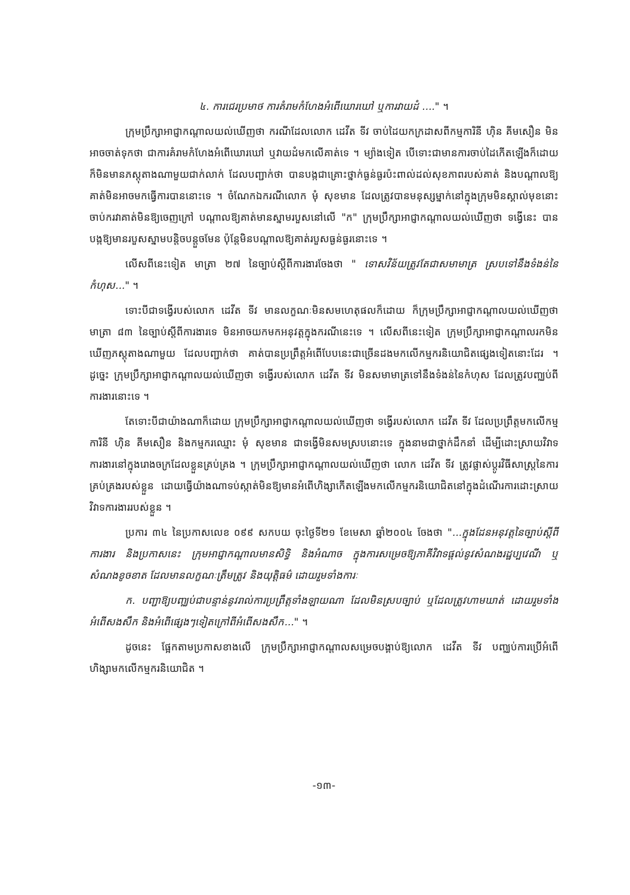៤. ការជេរប្រមាថ ការគំរាមកំហែងអំពើឃោរឃៅ ឬការវាយដំ ...." ។
ក្រុមប្រឹក្សាអាជ្ញាកណ្តាលយល់ឃើញថា ករណីដែលលោក ដេវីត ទីវ ចាប់ដៃយកក្រដាសពីកម្មការិនី ហ៊ិន គីមសឿន មិនអាចចាត់ទុកថា ជាការគំរាមកំហែងអំពើឃោរឃៅ ឬវាយដំមកលើគាត់ទេ ។ ម្យ៉ាងទៀត បើទោះជាមានការចាប់ដៃកើតឡើងក៏ដោយ ក៏មិនមានភស្តុតាងណាមួយជាក់លាក់ ដែលបញ្ជាក់ថា បានបង្កជាគ្រោះថ្នាក់ធ្ងន់ធ្ងរប៉ះពាល់ដល់សុខភាពរបស់គាត់ និងបណ្តាលឱ្យគាត់មិនអាចមកធ្វើការបាននោះទេ ។ ចំណែកឯករណីលោក មុំ សុខមាន ដែលត្រូវបានមនុស្សម្នាក់នៅក្នុងក្រុមមិនស្គាល់មុខនោះ ចាប់ករវាគាត់មិនឱ្យចេញក្រៅ បណ្តាលឱ្យគាត់មានស្នាមរបួសនៅលើ "ក" ក្រុមប្រឹក្សាអាជ្ញាកណ្តាលយល់ឃើញថា ទង្វើនេះ បានបង្កឱ្យមានរបួសស្នាមបន្តិចបន្តួចមែន ប៉ុន្តែមិនបណ្តាលឱ្យគាត់របួសធ្ងន់ធ្ងរនោះទេ ។
លើសពីនេះទៀត មាត្រា ២៧ នៃច្បាប់ស្តីពីការងារចែងថា " ទោសវិន័យត្រូវតែជាសមាមាត្រ ស្របទៅនឹងទំងន់នៃកំហុស..." ។
ទោះបីជាទង្វើរបស់លោក ដេវីត ទីវ មានលក្ខណៈមិនសមហេតុផលក៏ដោយ ក៏ក្រុមប្រឹក្សាអាជ្ញាកណ្តាលយល់ឃើញថា មាត្រា ៨៣ នៃច្បាប់ស្តីពីការងារទេ មិនអាចយកមកអនុវត្តក្នុងករណីនេះទេ ។ លើសពីនេះទៀត ក្រុមប្រឹក្សាអាជ្ញាកណ្តាលរកមិនឃើញភស្តុតាងណាមួយ ដែលបញ្ជាក់ថា គាត់បានប្រព្រឹត្តអំពើបែបនេះជាច្រើនដងមកលើកម្មករនិយោជិតផ្សេងទៀតនោះដែរ ។ ដូច្នេះ ក្រុមប្រឹក្សាអាជ្ញាកណ្តាលយល់ឃើញថា ទង្វើរបស់លោក ដេវីត ទីវ មិនសមាមាត្រទៅនឹងទំងន់នៃកំហុស ដែលត្រូវបញ្ឈប់ពីការងារនោះទេ ។
តែទោះបីជាយ៉ាងណាក៏ដោយ ក្រុមប្រឹក្សាអាជ្ញាកណ្តាលយល់ឃើញថា ទង្វើរបស់លោក ដេវីត ទីវ ដែលប្រព្រឹត្តមកលើកម្មការិនី ហ៊ិន គីមសឿន និងកម្មករឈ្មោះ មុំ សុខមាន ជាទង្វើមិនសមស្របនោះទេ ក្នុងនាមជាថ្នាក់ដឹកនាំ ដើម្បីដោះស្រាយវិវាទការងារនៅក្នុងរោងចក្រដែលខ្លួនគ្រប់គ្រង ។ ក្រុមប្រឹក្សាអាជ្ញាកណ្តាលយល់ឃើញថា លោក ដេវីត ទីវ ត្រូវផ្លាស់ប្តូរវិធីសាស្ត្រនៃការគ្រប់គ្រងរបស់ខ្លួន ដោយធ្វើយ៉ាងណាទប់ស្កាត់មិនឱ្យមានអំពើហិង្សាកើតឡើងមកលើកម្មករនិយោជិតនៅក្នុងដំណើរការដោះស្រាយវិវាទការងាររបស់ខ្លួន ។
ប្រការ ៣៤ នៃប្រកាសលេខ ០៩៩ សកបយ ចុះថ្ងៃទី២១ ខែមេសា ឆ្នាំ២០០៤ ចែងថា "...ក្នុងដែនអនុវត្តនៃច្បាប់ស្តីពីការងារ និងប្រកាសនេះ ក្រុមអាជ្ញាកណ្តាលមានសិទ្ធិ និងអំណាច ក្នុងការសម្រេចឱ្យភាគីវិវាទផ្តល់នូវសំណងរដ្ឋប្បវេណី ឬសំណងខូចខាត ដែលមានលក្ខណៈត្រឹមត្រូវ និងយុត្តិធម៌ ដោយរួមទាំងការៈ
ក. បញ្ជាឱ្យបញ្ឈប់ជាបន្ទាន់នូវរាល់ការប្រព្រឹត្តទាំងឡាយណា ដែលមិនស្របច្បាប់ ឬដែលត្រូវហាមឃាត់ ដោយរួមទាំងអំពើសងសឹក និងអំពើផ្សេងៗទៀតក្រៅពីអំពើសងសឹក..." ។
ដូចនេះ ផ្អែកតាមប្រកាសខាងលើ ក្រុមប្រឹក្សាអាជ្ញាកណ្តាលសម្រេចបង្គាប់ឱ្យលោក ដេវីត ទីវ បញ្ឈប់ការប្រើអំពើហិង្សាមកលើកម្មករនិយោជិត ។
-១៣-